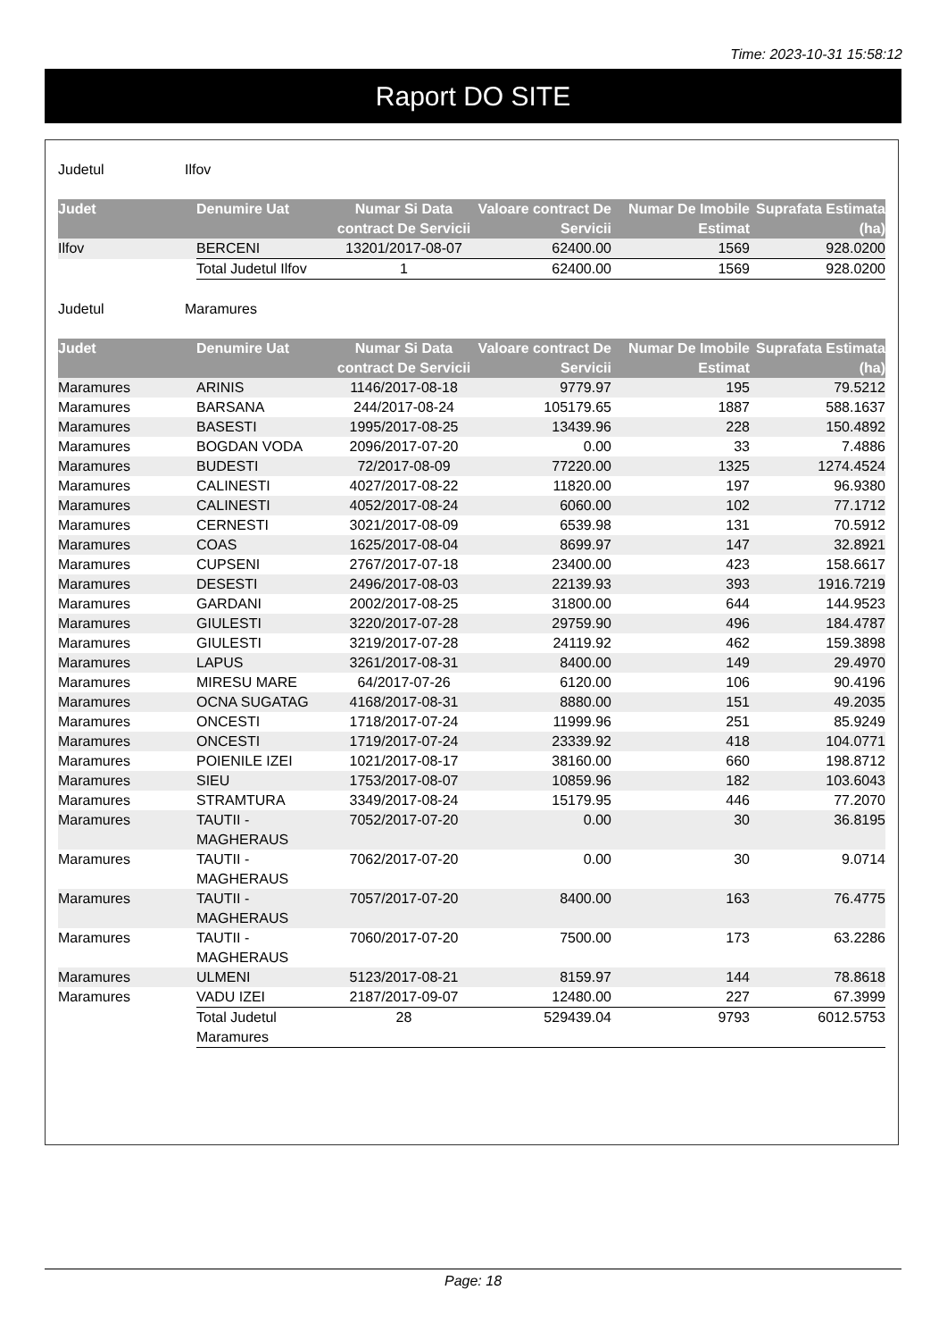Time: 2023-10-31 15:58:12
Raport DO SITE
Judetul Ilfov
| Judet | Denumire Uat | Numar Si Data contract De Servicii | Valoare contract De Servicii | Numar De Imobile Estimat | Suprafata Estimata (ha) |
| --- | --- | --- | --- | --- | --- |
| Ilfov | BERCENI | 13201/2017-08-07 | 62400.00 | 1569 | 928.0200 |
| | Total Judetul Ilfov | 1 | 62400.00 | 1569 | 928.0200 |
Judetul Maramures
| Judet | Denumire Uat | Numar Si Data contract De Servicii | Valoare contract De Servicii | Numar De Imobile Estimat | Suprafata Estimata (ha) |
| --- | --- | --- | --- | --- | --- |
| Maramures | ARINIS | 1146/2017-08-18 | 9779.97 | 195 | 79.5212 |
| Maramures | BARSANA | 244/2017-08-24 | 105179.65 | 1887 | 588.1637 |
| Maramures | BASESTI | 1995/2017-08-25 | 13439.96 | 228 | 150.4892 |
| Maramures | BOGDAN VODA | 2096/2017-07-20 | 0.00 | 33 | 7.4886 |
| Maramures | BUDESTI | 72/2017-08-09 | 77220.00 | 1325 | 1274.4524 |
| Maramures | CALINESTI | 4027/2017-08-22 | 11820.00 | 197 | 96.9380 |
| Maramures | CALINESTI | 4052/2017-08-24 | 6060.00 | 102 | 77.1712 |
| Maramures | CERNESTI | 3021/2017-08-09 | 6539.98 | 131 | 70.5912 |
| Maramures | COAS | 1625/2017-08-04 | 8699.97 | 147 | 32.8921 |
| Maramures | CUPSENI | 2767/2017-07-18 | 23400.00 | 423 | 158.6617 |
| Maramures | DESESTI | 2496/2017-08-03 | 22139.93 | 393 | 1916.7219 |
| Maramures | GARDANI | 2002/2017-08-25 | 31800.00 | 644 | 144.9523 |
| Maramures | GIULESTI | 3220/2017-07-28 | 29759.90 | 496 | 184.4787 |
| Maramures | GIULESTI | 3219/2017-07-28 | 24119.92 | 462 | 159.3898 |
| Maramures | LAPUS | 3261/2017-08-31 | 8400.00 | 149 | 29.4970 |
| Maramures | MIRESU MARE | 64/2017-07-26 | 6120.00 | 106 | 90.4196 |
| Maramures | OCNA SUGATAG | 4168/2017-08-31 | 8880.00 | 151 | 49.2035 |
| Maramures | ONCESTI | 1718/2017-07-24 | 11999.96 | 251 | 85.9249 |
| Maramures | ONCESTI | 1719/2017-07-24 | 23339.92 | 418 | 104.0771 |
| Maramures | POIENILE IZEI | 1021/2017-08-17 | 38160.00 | 660 | 198.8712 |
| Maramures | SIEU | 1753/2017-08-07 | 10859.96 | 182 | 103.6043 |
| Maramures | STRAMTURA | 3349/2017-08-24 | 15179.95 | 446 | 77.2070 |
| Maramures | TAUTII - MAGHERAUS | 7052/2017-07-20 | 0.00 | 30 | 36.8195 |
| Maramures | TAUTII - MAGHERAUS | 7062/2017-07-20 | 0.00 | 30 | 9.0714 |
| Maramures | TAUTII - MAGHERAUS | 7057/2017-07-20 | 8400.00 | 163 | 76.4775 |
| Maramures | TAUTII - MAGHERAUS | 7060/2017-07-20 | 7500.00 | 173 | 63.2286 |
| Maramures | ULMENI | 5123/2017-08-21 | 8159.97 | 144 | 78.8618 |
| Maramures | VADU IZEI | 2187/2017-09-07 | 12480.00 | 227 | 67.3999 |
| | Total Judetul Maramures | 28 | 529439.04 | 9793 | 6012.5753 |
Page: 18